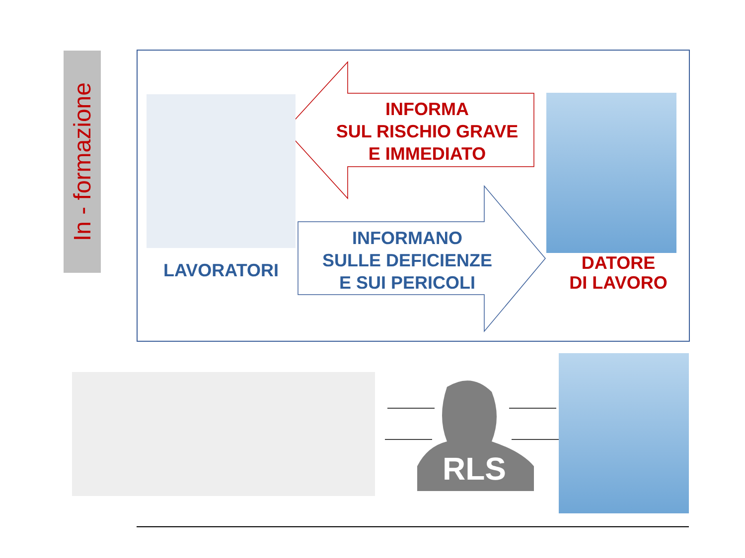In - formazione
INFORMA
SUL RISCHIO GRAVE
E IMMEDIATO
INFORMANO
SULLE DEFICIENZE
E SUI PERICOLI
LAVORATORI
DATORE
DI LAVORO
RLS